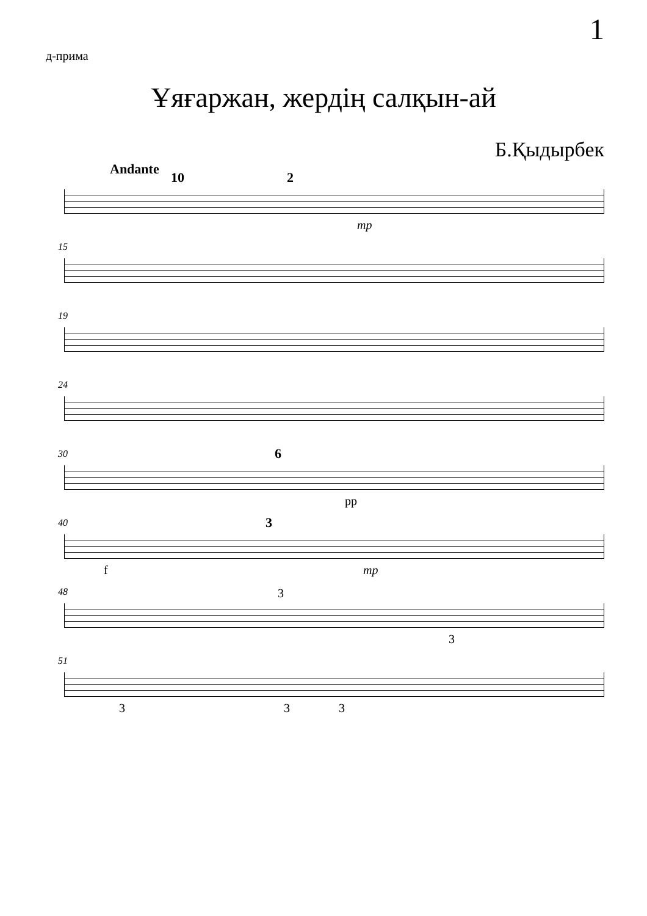1
д-прима
Ұяғаржан, жердің салқын-ай
Б.Қыдырбек
Andante
10 2
mp
15
19
24
30 6
pp
40 3
f mp
48 3
3
51
3 3 3